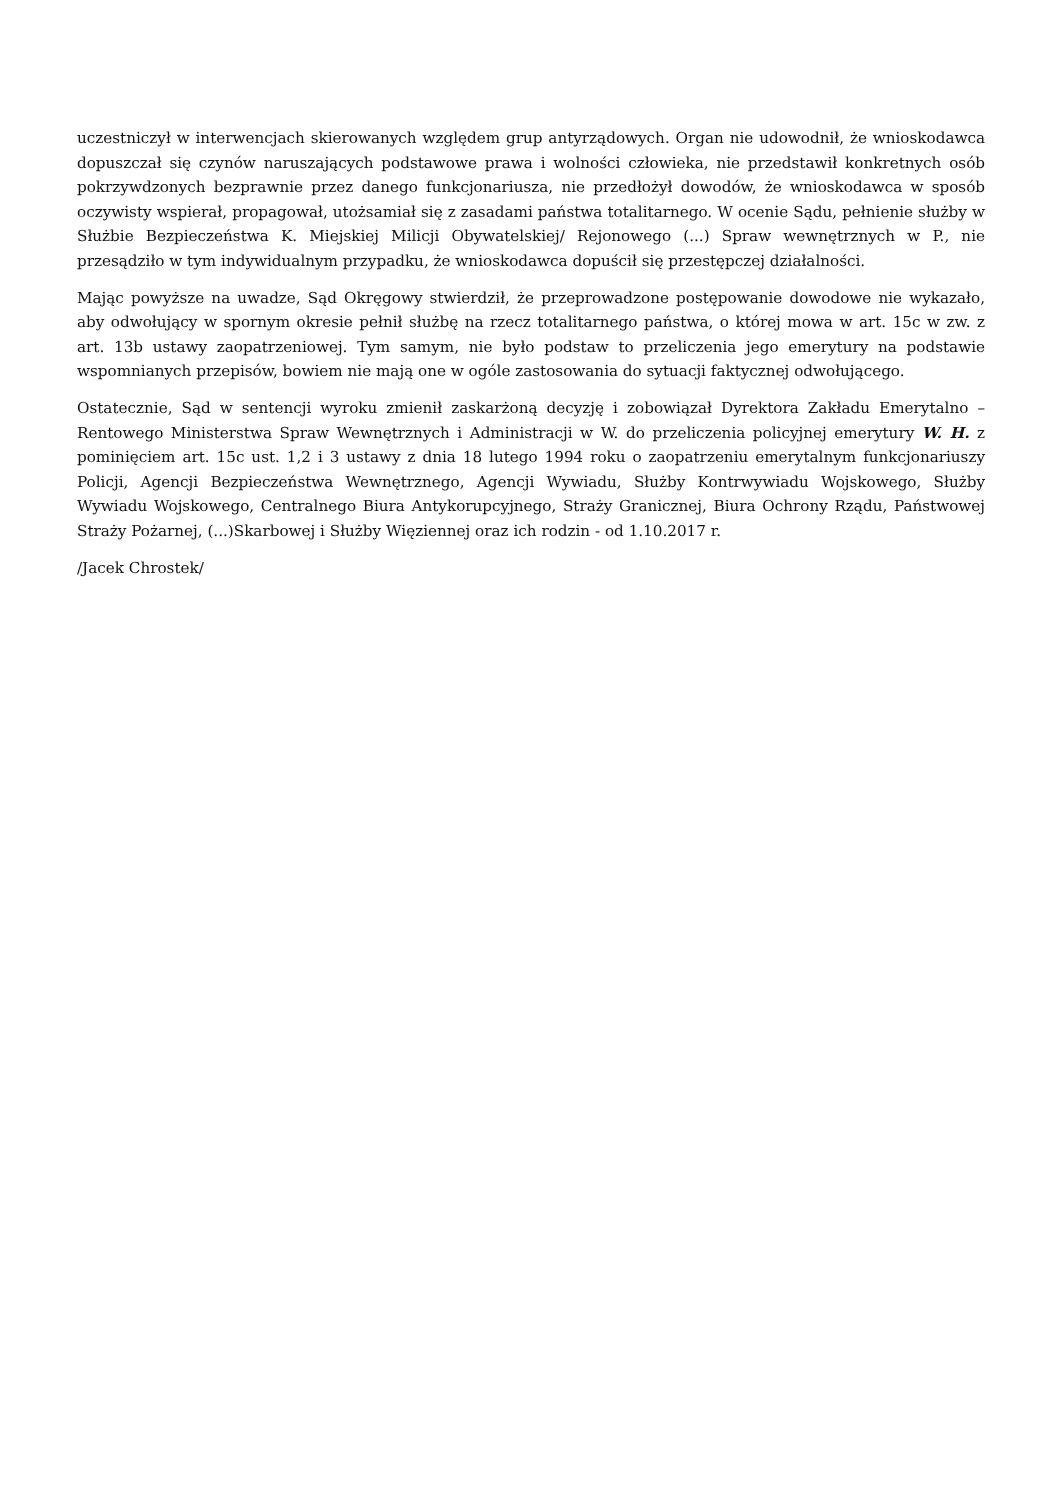uczestniczył w interwencjach skierowanych względem grup antyrządowych. Organ nie udowodnił, że wnioskodawca dopuszczał się czynów naruszających podstawowe prawa i wolności człowieka, nie przedstawił konkretnych osób pokrzywdzonych bezprawnie przez danego funkcjonariusza, nie przedłożył dowodów, że wnioskodawca w sposób oczywisty wspierał, propagował, utożsamiał się z zasadami państwa totalitarnego. W ocenie Sądu, pełnienie służby w Służbie Bezpieczeństwa K. Miejskiej Milicji Obywatelskiej/ Rejonowego (...) Spraw wewnętrznych w P., nie przesądziło w tym indywidualnym przypadku, że wnioskodawca dopuścił się przestępczej działalności.
Mając powyższe na uwadze, Sąd Okręgowy stwierdził, że przeprowadzone postępowanie dowodowe nie wykazało, aby odwołujący w spornym okresie pełnił służbę na rzecz totalitarnego państwa, o której mowa w art. 15c w zw. z art. 13b ustawy zaopatrzeniowej. Tym samym, nie było podstaw to przeliczenia jego emerytury na podstawie wspomnianych przepisów, bowiem nie mają one w ogóle zastosowania do sytuacji faktycznej odwołującego.
Ostatecznie, Sąd w sentencji wyroku zmienił zaskarżoną decyzję i zobowiązał Dyrektora Zakładu Emerytalno – Rentowego Ministerstwa Spraw Wewnętrznych i Administracji w W. do przeliczenia policyjnej emerytury W. H. z pominięciem art. 15c ust. 1,2 i 3 ustawy z dnia 18 lutego 1994 roku o zaopatrzeniu emerytalnym funkcjonariuszy Policji, Agencji Bezpieczeństwa Wewnętrznego, Agencji Wywiadu, Służby Kontrwywiadu Wojskowego, Służby Wywiadu Wojskowego, Centralnego Biura Antykorupcyjnego, Straży Granicznej, Biura Ochrony Rządu, Państwowej Straży Pożarnej, (...)Skarbowej i Służby Więziennej oraz ich rodzin - od 1.10.2017 r.
/Jacek Chrostek/